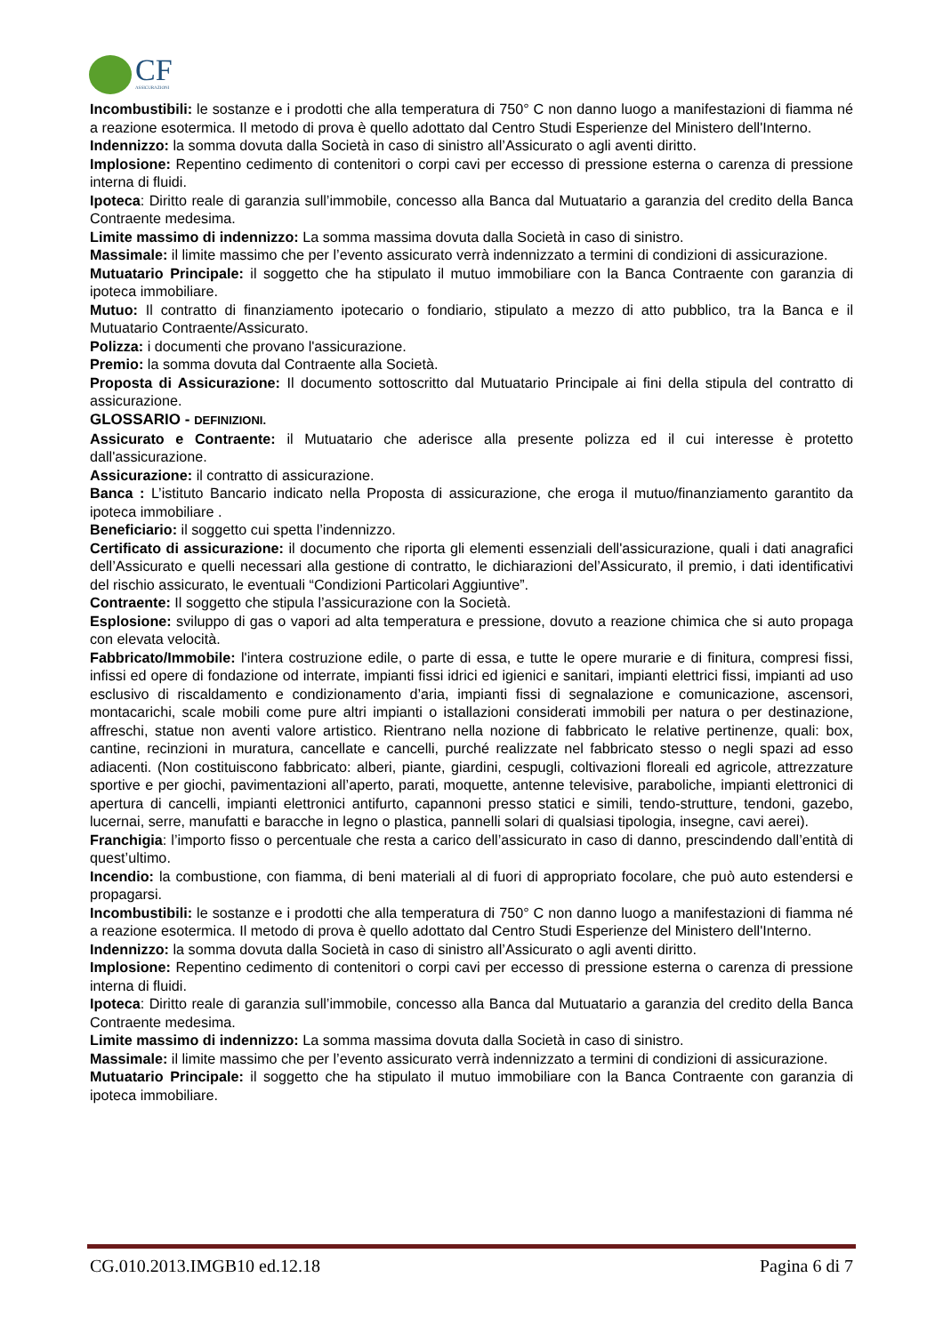CF
ASSICURAZIONI
Incombustibili: le sostanze e i prodotti che alla temperatura di 750° C non danno luogo a manifestazioni di fiamma né a reazione esotermica. Il metodo di prova è quello adottato dal Centro Studi Esperienze del Ministero dell'Interno.
Indennizzo: la somma dovuta dalla Società in caso di sinistro all’Assicurato o agli aventi diritto.
Implosione: Repentino cedimento di contenitori o corpi cavi per eccesso di pressione esterna o carenza di pressione interna di fluidi.
Ipoteca: Diritto reale di garanzia sull’immobile, concesso alla Banca dal Mutuatario a garanzia del credito della Banca Contraente medesima.
Limite massimo di indennizzo: La somma massima dovuta dalla Società in caso di sinistro.
Massimale: il limite massimo che per l’evento assicurato verrà indennizzato a termini di condizioni di assicurazione.
Mutuatario Principale: il soggetto che ha stipulato il mutuo immobiliare con la Banca Contraente con garanzia di ipoteca immobiliare.
Mutuo: Il contratto di finanziamento ipotecario o fondiario, stipulato a mezzo di atto pubblico, tra la Banca e il Mutuatario Contraente/Assicurato.
Polizza: i documenti che provano l'assicurazione.
Premio: la somma dovuta dal Contraente alla Società.
Proposta di Assicurazione: Il documento sottoscritto dal Mutuatario Principale ai fini della stipula del contratto di assicurazione.
GLOSSARIO - DEFINIZIONI.
Assicurato e Contraente: il Mutuatario che aderisce alla presente polizza ed il cui interesse è protetto dall'assicurazione.
Assicurazione: il contratto di assicurazione.
Banca : L’istituto Bancario indicato nella Proposta di assicurazione, che eroga il mutuo/finanziamento garantito da ipoteca immobiliare .
Beneficiario: il soggetto cui spetta l’indennizzo.
Certificato di assicurazione: il documento che riporta gli elementi essenziali dell'assicurazione, quali i dati anagrafici dell’Assicurato e quelli necessari alla gestione di contratto, le dichiarazioni del’Assicurato, il premio, i dati identificativi del rischio assicurato, le eventuali “Condizioni Particolari Aggiuntive”.
Contraente: Il soggetto che stipula l’assicurazione con la Società.
Esplosione: sviluppo di gas o vapori ad alta temperatura e pressione, dovuto a reazione chimica che si auto propaga con elevata velocità.
Fabbricato/Immobile: l'intera costruzione edile, o parte di essa, e tutte le opere murarie e di finitura, compresi fissi, infissi ed opere di fondazione od interrate, impianti fissi idrici ed igienici e sanitari, impianti elettrici fissi, impianti ad uso esclusivo di riscaldamento e condizionamento d’aria, impianti fissi di segnalazione e comunicazione, ascensori, montacarichi, scale mobili come pure altri impianti o istallazioni considerati immobili per natura o per destinazione, affreschi, statue non aventi valore artistico. Rientrano nella nozione di fabbricato le relative pertinenze, quali: box, cantine, recinzioni in muratura, cancellate e cancelli, purché realizzate nel fabbricato stesso o negli spazi ad esso adiacenti. (Non costituiscono fabbricato: alberi, piante, giardini, cespugli, coltivazioni floreali ed agricole, attrezzature sportive e per giochi, pavimentazioni all’aperto, parati, moquette, antenne televisive, paraboliche, impianti elettronici di apertura di cancelli, impianti elettronici antifurto, capannoni presso statici e simili, tendo-strutture, tendoni, gazebo, lucernai, serre, manufatti e baracche in legno o plastica, pannelli solari di qualsiasi tipologia, insegne, cavi aerei).
Franchigia: l’importo fisso o percentuale che resta a carico dell’assicurato in caso di danno, prescindendo dall’entità di quest’ultimo.
Incendio: la combustione, con fiamma, di beni materiali al di fuori di appropriato focolare, che può auto estendersi e propagarsi.
Incombustibili: le sostanze e i prodotti che alla temperatura di 750° C non danno luogo a manifestazioni di fiamma né a reazione esotermica. Il metodo di prova è quello adottato dal Centro Studi Esperienze del Ministero dell'Interno.
Indennizzo: la somma dovuta dalla Società in caso di sinistro all’Assicurato o agli aventi diritto.
Implosione: Repentino cedimento di contenitori o corpi cavi per eccesso di pressione esterna o carenza di pressione interna di fluidi.
Ipoteca: Diritto reale di garanzia sull’immobile, concesso alla Banca dal Mutuatario a garanzia del credito della Banca Contraente medesima.
Limite massimo di indennizzo: La somma massima dovuta dalla Società in caso di sinistro.
Massimale: il limite massimo che per l’evento assicurato verrà indennizzato a termini di condizioni di assicurazione.
Mutuatario Principale: il soggetto che ha stipulato il mutuo immobiliare con la Banca Contraente con garanzia di ipoteca immobiliare.
CG.010.2013.IMGB10 ed.12.18 Pagina 6 di 7